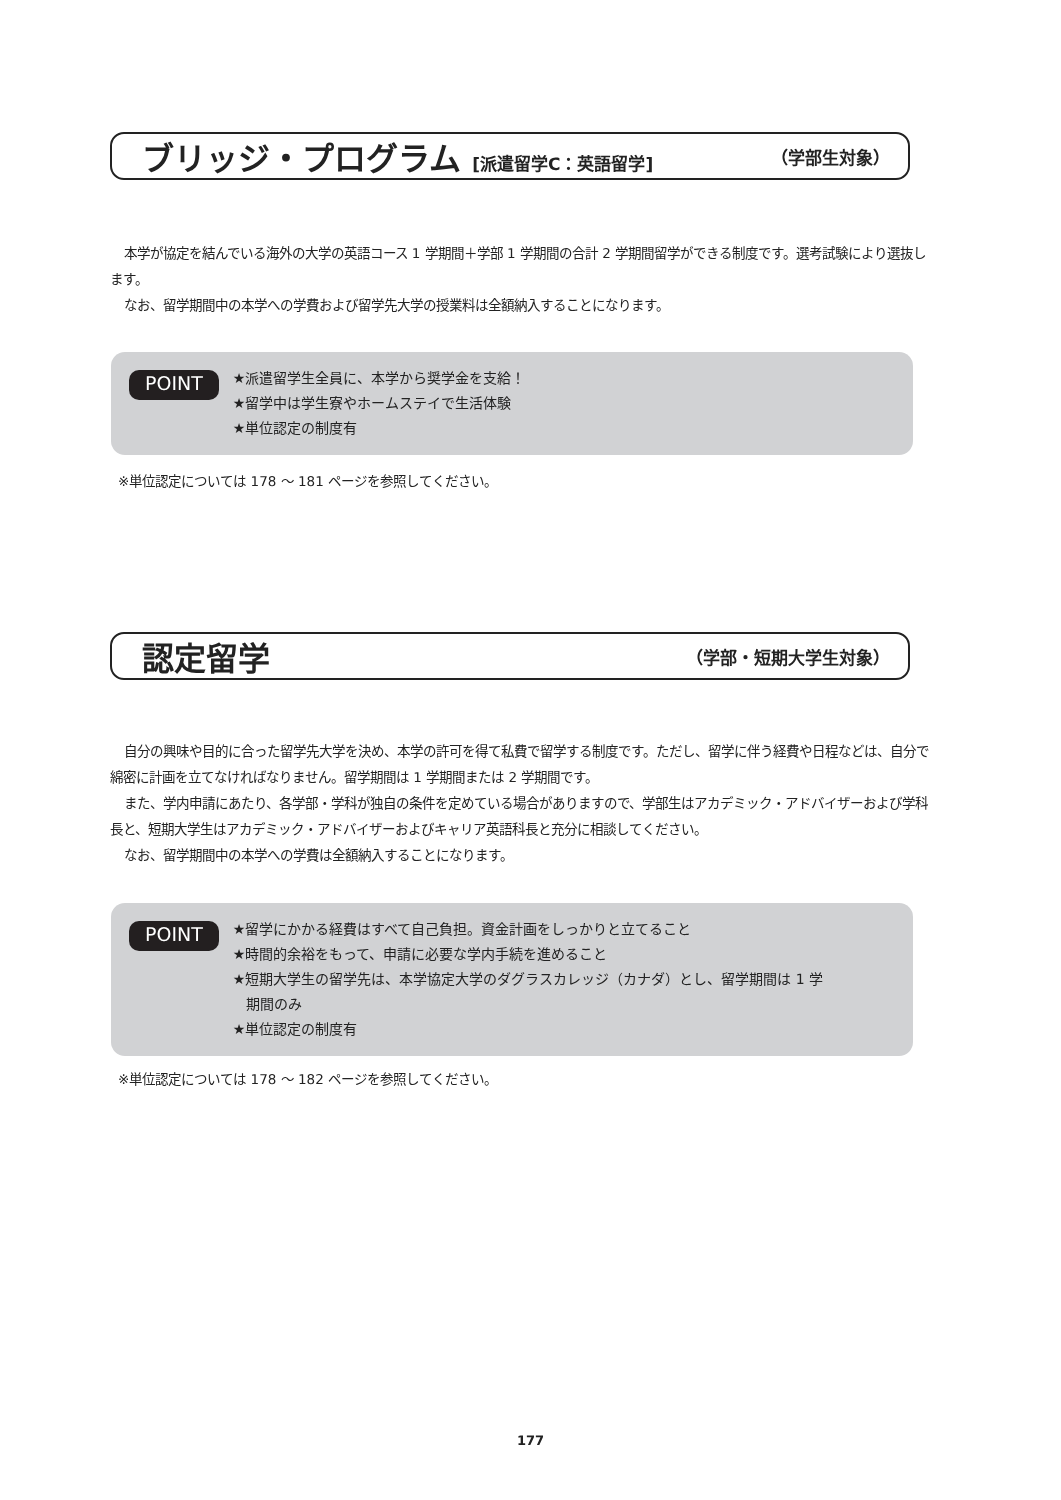ブリッジ・プログラム [派遣留学C：英語留学]
（学部生対象）
本学が協定を結んでいる海外の大学の英語コース 1 学期間＋学部 1 学期間の合計 2 学期間留学ができる制度です。選考試験により選抜します。
なお、留学期間中の本学への学費および留学先大学の授業料は全額納入することになります。
POINT
★派遣留学生全員に、本学から奨学金を支給！
★留学中は学生寮やホームステイで生活体験
★単位認定の制度有
※単位認定については 178 ～ 181 ページを参照してください。
認定留学
（学部・短期大学生対象）
自分の興味や目的に合った留学先大学を決め、本学の許可を得て私費で留学する制度です。ただし、留学に伴う経費や日程などは、自分で綿密に計画を立てなければなりません。留学期間は 1 学期間または 2 学期間です。
また、学内申請にあたり、各学部・学科が独自の条件を定めている場合がありますので、学部生はアカデミック・アドバイザーおよび学科長と、短期大学生はアカデミック・アドバイザーおよびキャリア英語科長と充分に相談してください。
なお、留学期間中の本学への学費は全額納入することになります。
POINT
★留学にかかる経費はすべて自己負担。資金計画をしっかりと立てること
★時間的余裕をもって、申請に必要な学内手続を進めること
★短期大学生の留学先は、本学協定大学のダグラスカレッジ（カナダ）とし、留学期間は 1 学
期間のみ
★単位認定の制度有
※単位認定については 178 ～ 182 ページを参照してください。
177